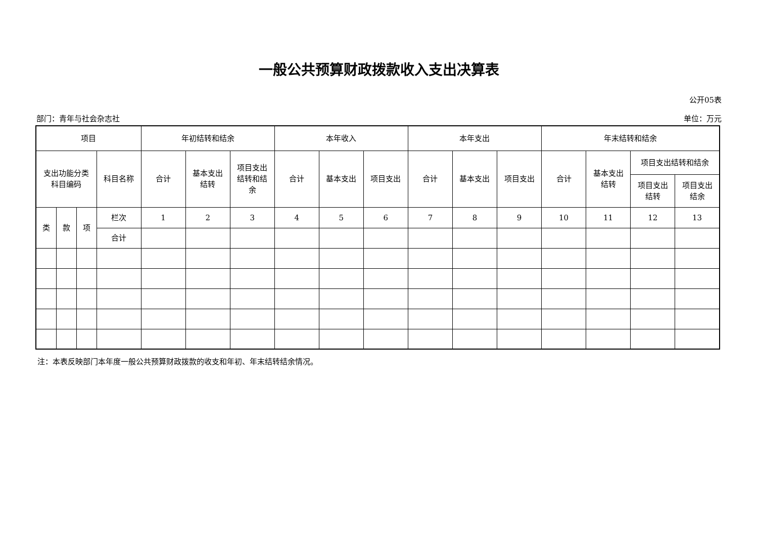一般公共预算财政拨款收入支出决算表
公开05表
部门：青年与社会杂志社 单位：万元
| 项目 | | | | 年初结转和结余 | | | 本年收入 | | | 本年支出 | | | 年末结转和结余 | | | |
| --- | --- | --- | --- | --- | --- | --- | --- | --- | --- | --- | --- | --- | --- | --- | --- | --- |
| 支出功能分类 科目编码 | | | 科目名称 | 合计 | 基本支出 结转 | 项目支出 结转和结 余 | 合计 | 基本支出 | 项目支出 | 合计 | 基本支出 | 项目支出 | 合计 | 基本支出 结转 | 项目支出结转和结余 | |
| | | | | | | | | | | | | | | | 项目支出 结转 | 项目支出 结余 |
| 类 | 款 | 项 | 栏次 | 1 | 2 | 3 | 4 | 5 | 6 | 7 | 8 | 9 | 10 | 11 | 12 | 13 |
| | | | 合计 | | | | | | | | | | | | | |
注：本表反映部门本年度一般公共预算财政拨款的收支和年初、年末结转结余情况。